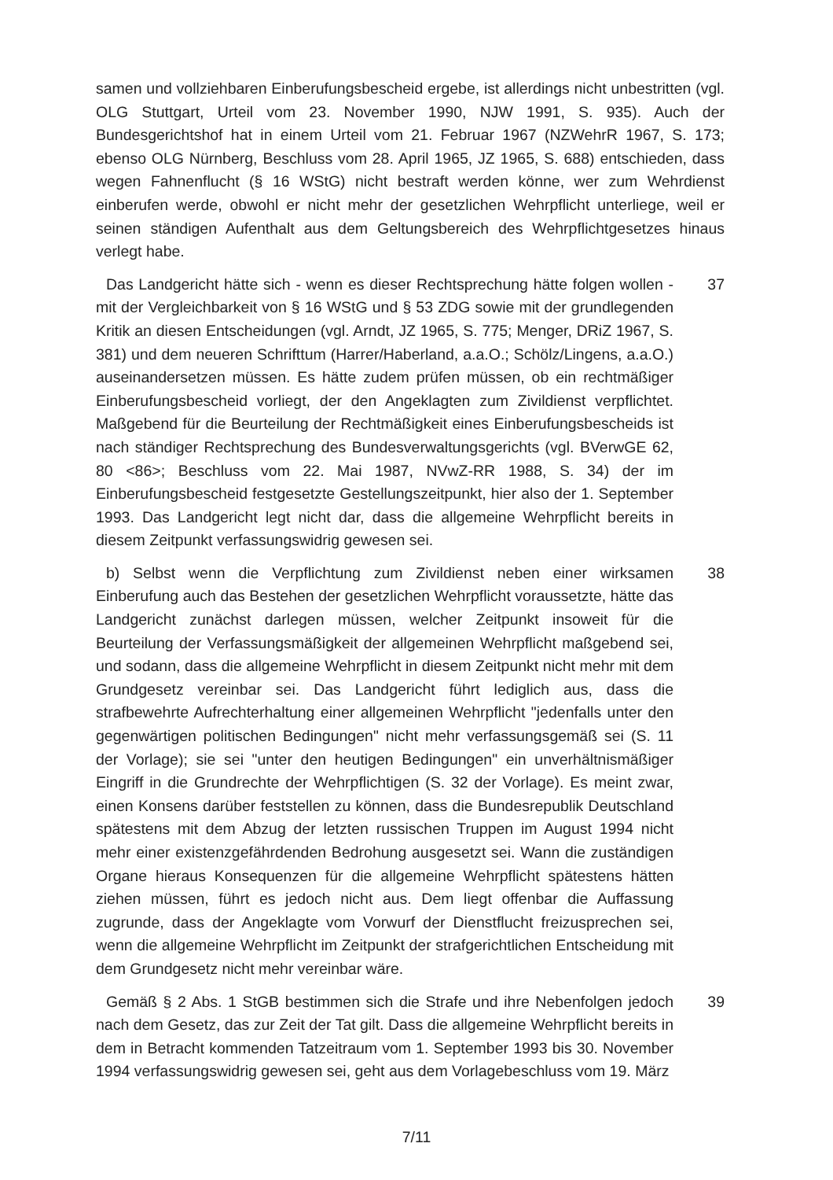samen und vollziehbaren Einberufungsbescheid ergebe, ist allerdings nicht unbestritten (vgl. OLG Stuttgart, Urteil vom 23. November 1990, NJW 1991, S. 935). Auch der Bundesgerichtshof hat in einem Urteil vom 21. Februar 1967 (NZWehrR 1967, S. 173; ebenso OLG Nürnberg, Beschluss vom 28. April 1965, JZ 1965, S. 688) entschieden, dass wegen Fahnenflucht (§ 16 WStG) nicht bestraft werden könne, wer zum Wehrdienst einberufen werde, obwohl er nicht mehr der gesetzlichen Wehrpflicht unterliege, weil er seinen ständigen Aufenthalt aus dem Geltungsbereich des Wehrpflichtgesetzes hinaus verlegt habe.
Das Landgericht hätte sich - wenn es dieser Rechtsprechung hätte folgen wollen - mit der Vergleichbarkeit von § 16 WStG und § 53 ZDG sowie mit der grundlegenden Kritik an diesen Entscheidungen (vgl. Arndt, JZ 1965, S. 775; Menger, DRiZ 1967, S. 381) und dem neueren Schrifttum (Harrer/Haberland, a.a.O.; Schölz/Lingens, a.a.O.) auseinandersetzen müssen. Es hätte zudem prüfen müssen, ob ein rechtmäßiger Einberufungsbescheid vorliegt, der den Angeklagten zum Zivildienst verpflichtet. Maßgebend für die Beurteilung der Rechtmäßigkeit eines Einberufungsbescheids ist nach ständiger Rechtsprechung des Bundesverwaltungsgerichts (vgl. BVerwGE 62, 80 <86>; Beschluss vom 22. Mai 1987, NVwZ-RR 1988, S. 34) der im Einberufungsbescheid festgesetzte Gestellungszeitpunkt, hier also der 1. September 1993. Das Landgericht legt nicht dar, dass die allgemeine Wehrpflicht bereits in diesem Zeitpunkt verfassungswidrig gewesen sei.
37
b) Selbst wenn die Verpflichtung zum Zivildienst neben einer wirksamen Einberufung auch das Bestehen der gesetzlichen Wehrpflicht voraussetzte, hätte das Landgericht zunächst darlegen müssen, welcher Zeitpunkt insoweit für die Beurteilung der Verfassungsmäßigkeit der allgemeinen Wehrpflicht maßgebend sei, und sodann, dass die allgemeine Wehrpflicht in diesem Zeitpunkt nicht mehr mit dem Grundgesetz vereinbar sei. Das Landgericht führt lediglich aus, dass die strafbewehrte Aufrechterhaltung einer allgemeinen Wehrpflicht "jedenfalls unter den gegenwärtigen politischen Bedingungen" nicht mehr verfassungsgemäß sei (S. 11 der Vorlage); sie sei "unter den heutigen Bedingungen" ein unverhältnismäßiger Eingriff in die Grundrechte der Wehrpflichtigen (S. 32 der Vorlage). Es meint zwar, einen Konsens darüber feststellen zu können, dass die Bundesrepublik Deutschland spätestens mit dem Abzug der letzten russischen Truppen im August 1994 nicht mehr einer existenzgefährdenden Bedrohung ausgesetzt sei. Wann die zuständigen Organe hieraus Konsequenzen für die allgemeine Wehrpflicht spätestens hätten ziehen müssen, führt es jedoch nicht aus. Dem liegt offenbar die Auffassung zugrunde, dass der Angeklagte vom Vorwurf der Dienstflucht freizusprechen sei, wenn die allgemeine Wehrpflicht im Zeitpunkt der strafgerichtlichen Entscheidung mit dem Grundgesetz nicht mehr vereinbar wäre.
38
Gemäß § 2 Abs. 1 StGB bestimmen sich die Strafe und ihre Nebenfolgen jedoch nach dem Gesetz, das zur Zeit der Tat gilt. Dass die allgemeine Wehrpflicht bereits in dem in Betracht kommenden Tatzeitraum vom 1. September 1993 bis 30. November 1994 verfassungswidrig gewesen sei, geht aus dem Vorlagebeschluss vom 19. März
39
7/11